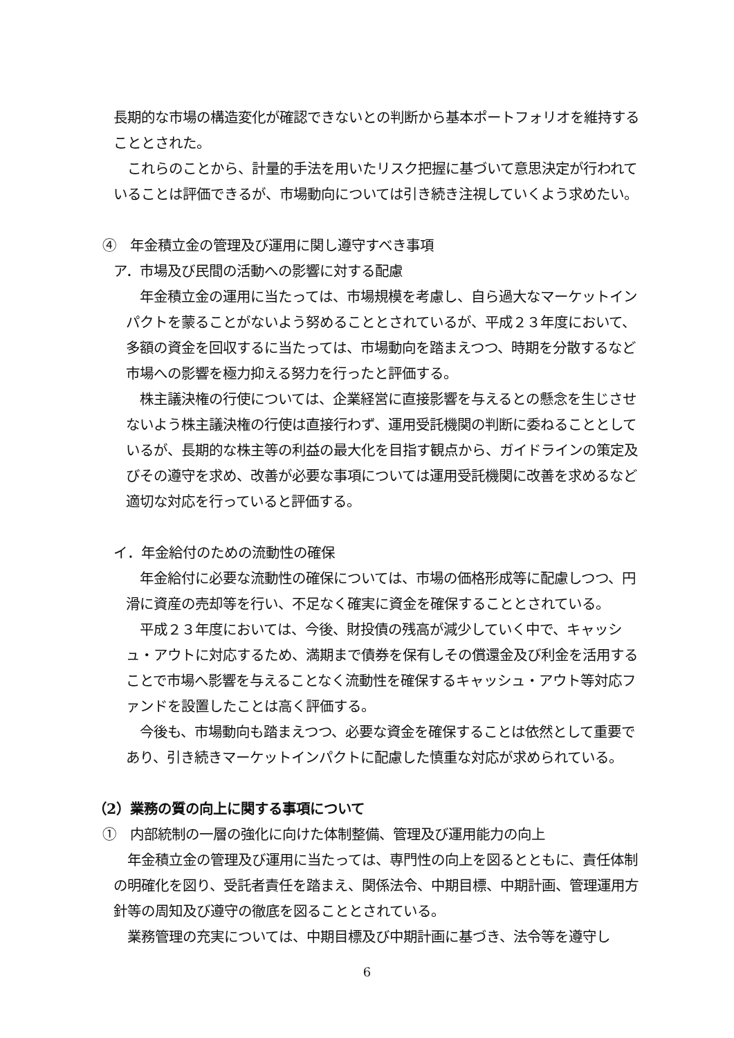長期的な市場の構造変化が確認できないとの判断から基本ポートフォリオを維持することとされた。
　これらのことから、計量的手法を用いたリスク把握に基づいて意思決定が行われていることは評価できるが、市場動向については引き続き注視していくよう求めたい。
④　年金積立金の管理及び運用に関し遵守すべき事項
ア．市場及び民間の活動への影響に対する配慮
　年金積立金の運用に当たっては、市場規模を考慮し、自ら過大なマーケットインパクトを蒙ることがないよう努めることとされているが、平成２３年度において、多額の資金を回収するに当たっては、市場動向を踏まえつつ、時期を分散するなど市場への影響を極力抑える努力を行ったと評価する。
　株主議決権の行使については、企業経営に直接影響を与えるとの懸念を生じさせないよう株主議決権の行使は直接行わず、運用受託機関の判断に委ねることとしているが、長期的な株主等の利益の最大化を目指す観点から、ガイドラインの策定及びその遵守を求め、改善が必要な事項については運用受託機関に改善を求めるなど適切な対応を行っていると評価する。
イ．年金給付のための流動性の確保
　年金給付に必要な流動性の確保については、市場の価格形成等に配慮しつつ、円滑に資産の売却等を行い、不足なく確実に資金を確保することとされている。
　平成２３年度においては、今後、財投債の残高が減少していく中で、キャッシュ・アウトに対応するため、満期まで債券を保有しその償還金及び利金を活用することで市場へ影響を与えることなく流動性を確保するキャッシュ・アウト等対応ファンドを設置したことは高く評価する。
　今後も、市場動向も踏まえつつ、必要な資金を確保することは依然として重要であり、引き続きマーケットインパクトに配慮した慎重な対応が求められている。
（2）業務の質の向上に関する事項について
①　内部統制の一層の強化に向けた体制整備、管理及び運用能力の向上
　年金積立金の管理及び運用に当たっては、専門性の向上を図るとともに、責任体制の明確化を図り、受託者責任を踏まえ、関係法令、中期目標、中期計画、管理運用方針等の周知及び遵守の徹底を図ることとされている。
　業務管理の充実については、中期目標及び中期計画に基づき、法令等を遵守し
6